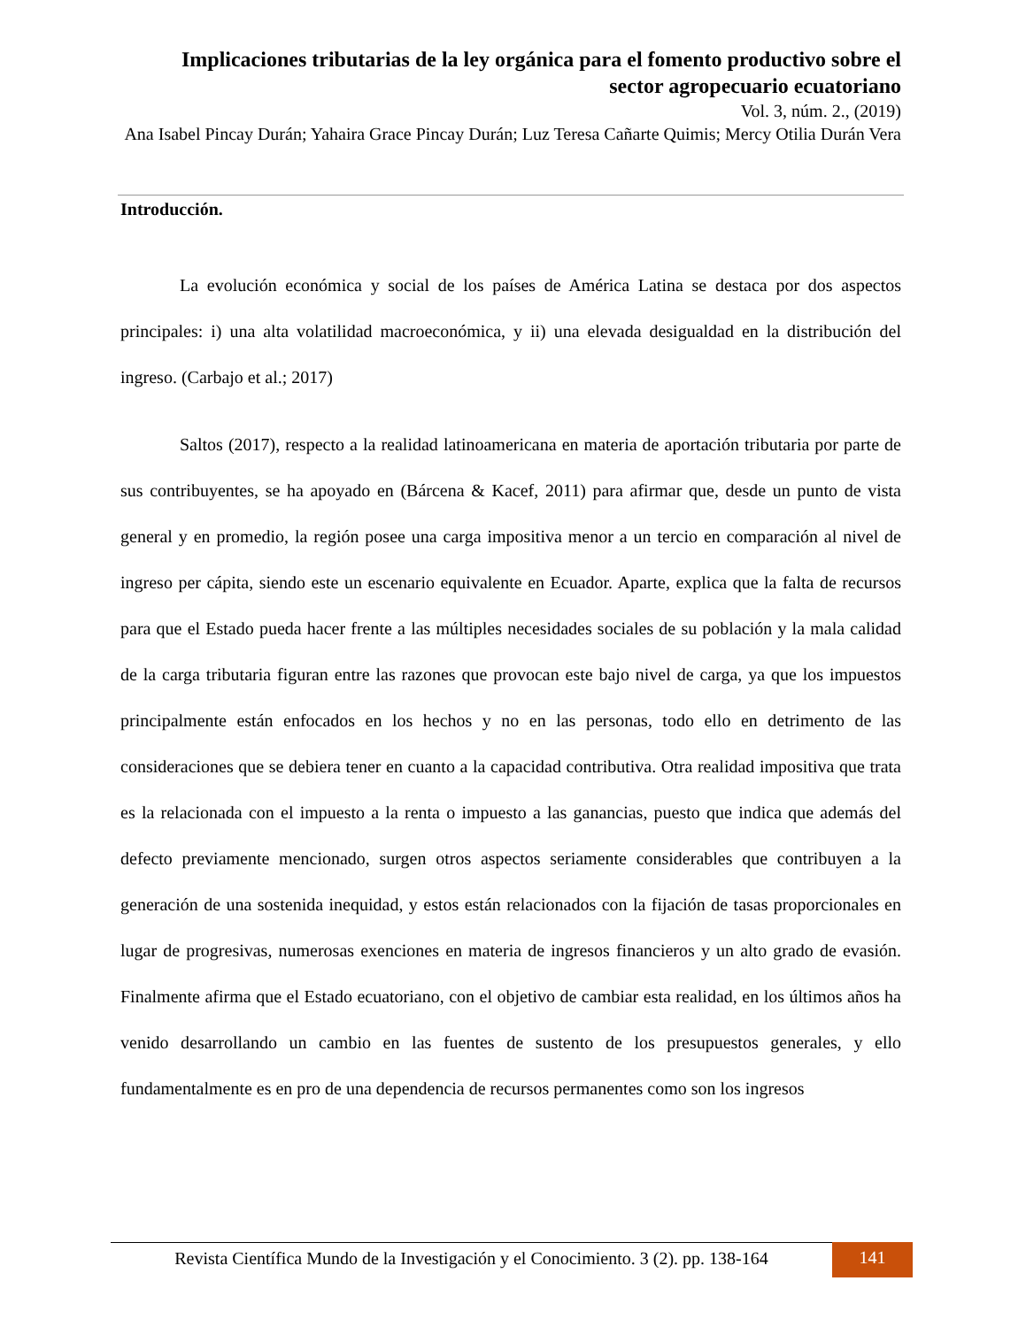Implicaciones tributarias de la ley orgánica para el fomento productivo sobre el sector agropecuario ecuatoriano
Vol. 3, núm. 2., (2019)
Ana Isabel Pincay Durán; Yahaira Grace Pincay Durán; Luz Teresa Cañarte Quimis; Mercy Otilia Durán Vera
Introducción.
La evolución económica y social de los países de América Latina se destaca por dos aspectos principales: i) una alta volatilidad macroeconómica, y ii) una elevada desigualdad en la distribución del ingreso. (Carbajo et al.; 2017)
Saltos (2017), respecto a la realidad latinoamericana en materia de aportación tributaria por parte de sus contribuyentes, se ha apoyado en (Bárcena & Kacef, 2011) para afirmar que, desde un punto de vista general y en promedio, la región posee una carga impositiva menor a un tercio en comparación al nivel de ingreso per cápita, siendo este un escenario equivalente en Ecuador. Aparte, explica que la falta de recursos para que el Estado pueda hacer frente a las múltiples necesidades sociales de su población y la mala calidad de la carga tributaria figuran entre las razones que provocan este bajo nivel de carga, ya que los impuestos principalmente están enfocados en los hechos y no en las personas, todo ello en detrimento de las consideraciones que se debiera tener en cuanto a la capacidad contributiva. Otra realidad impositiva que trata es la relacionada con el impuesto a la renta o impuesto a las ganancias, puesto que indica que además del defecto previamente mencionado, surgen otros aspectos seriamente considerables que contribuyen a la generación de una sostenida inequidad, y estos están relacionados con la fijación de tasas proporcionales en lugar de progresivas, numerosas exenciones en materia de ingresos financieros y un alto grado de evasión. Finalmente afirma que el Estado ecuatoriano, con el objetivo de cambiar esta realidad, en los últimos años ha venido desarrollando un cambio en las fuentes de sustento de los presupuestos generales, y ello fundamentalmente es en pro de una dependencia de recursos permanentes como son los ingresos
Revista Científica Mundo de la Investigación y el Conocimiento. 3 (2). pp. 138-164
141